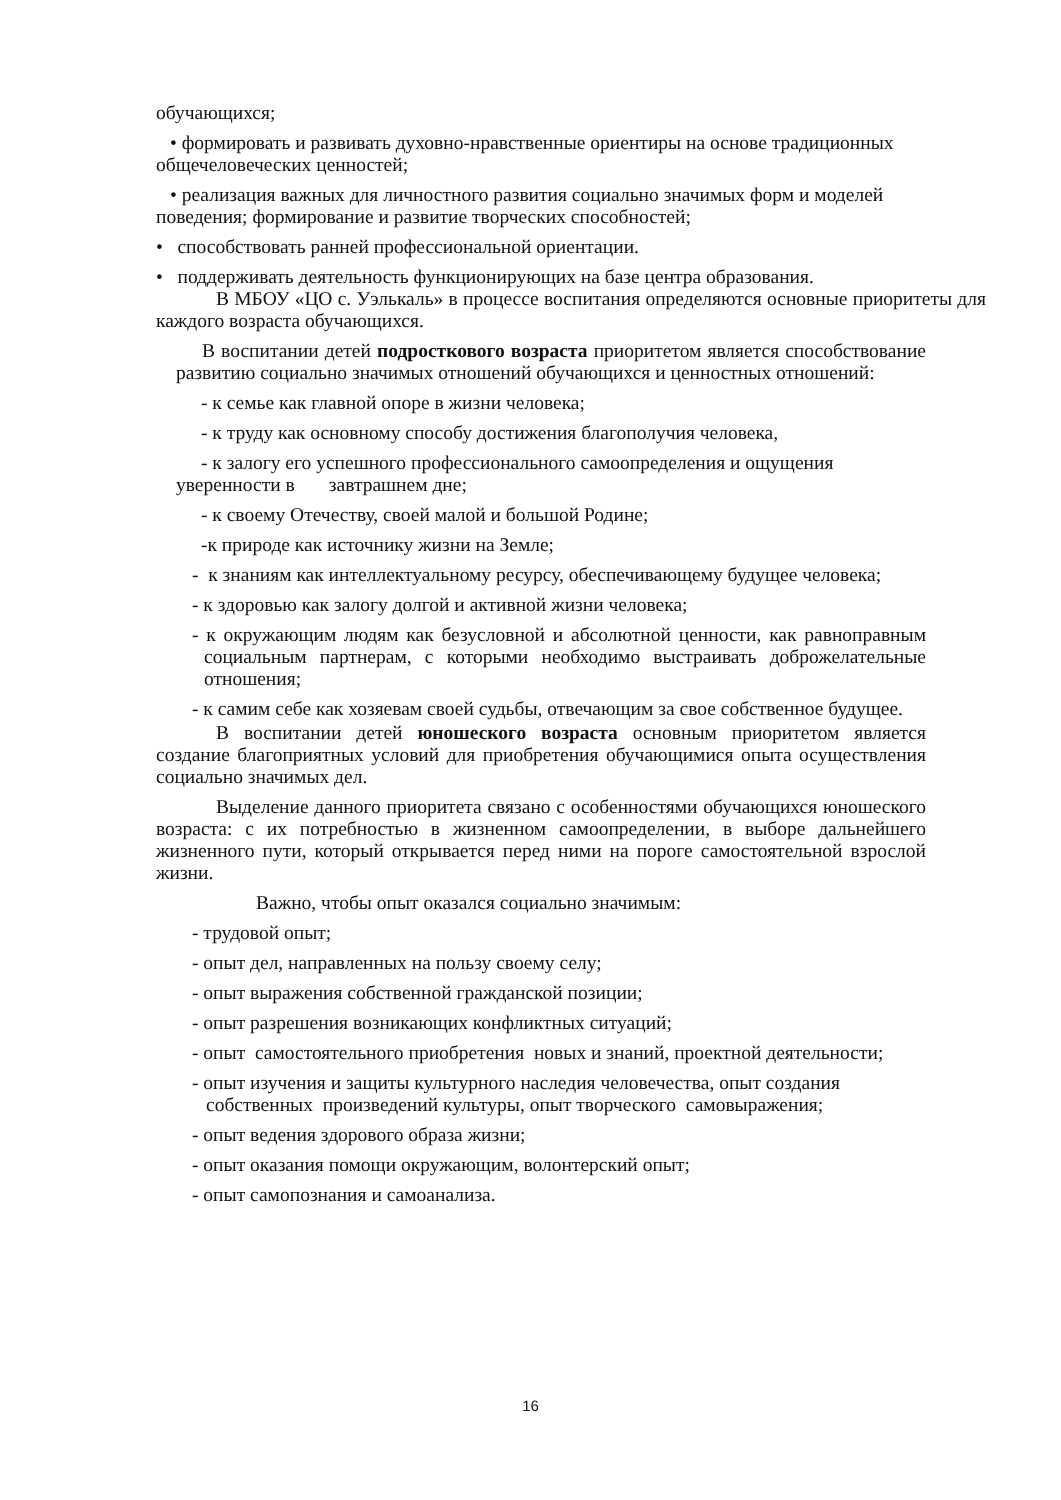обучающихся;
• формировать и развивать духовно-нравственные ориентиры на основе традиционных
общечеловеческих ценностей;
• реализация важных для личностного развития социально значимых форм и моделей
поведения; формирование и развитие творческих способностей;
• способствовать ранней профессиональной ориентации.
• поддерживать деятельность функционирующих на базе центра образования.
В МБОУ «ЦО с. Уэлькаль» в процессе воспитания определяются основные приоритеты для каждого возраста обучающихся.
В воспитании детей подросткового возраста приоритетом является способствование развитию социально значимых отношений обучающихся и ценностных отношений:
- к семье как главной опоре в жизни человека;
- к труду как основному способу достижения благополучия человека,
- к залогу его успешного профессионального самоопределения и ощущения уверенности в завтрашнем дне;
- к своему Отечеству, своей малой и большой Родине;
-к природе как источнику жизни на Земле;
- к знаниям как интеллектуальному ресурсу, обеспечивающему будущее человека;
- к здоровью как залогу долгой и активной жизни человека;
- к окружающим людям как безусловной и абсолютной ценности, как равноправным социальным партнерам, с которыми необходимо выстраивать доброжелательные отношения;
- к самим себе как хозяевам своей судьбы, отвечающим за свое собственное будущее.
В воспитании детей юношеского возраста основным приоритетом является создание благоприятных условий для приобретения обучающимися опыта осуществления социально значимых дел.
Выделение данного приоритета связано с особенностями обучающихся юношеского возраста: с их потребностью в жизненном самоопределении, в выборе дальнейшего жизненного пути, который открывается перед ними на пороге самостоятельной взрослой жизни.
Важно, чтобы опыт оказался социально значимым:
- трудовой опыт;
- опыт дел, направленных на пользу своему селу;
- опыт выражения собственной гражданской позиции;
- опыт разрешения возникающих конфликтных ситуаций;
- опыт самостоятельного приобретения новых и знаний, проектной деятельности;
- опыт изучения и защиты культурного наследия человечества, опыт создания собственных произведений культуры, опыт творческого самовыражения;
- опыт ведения здорового образа жизни;
- опыт оказания помощи окружающим, волонтерский опыт;
- опыт самопознания и самоанализа.
16